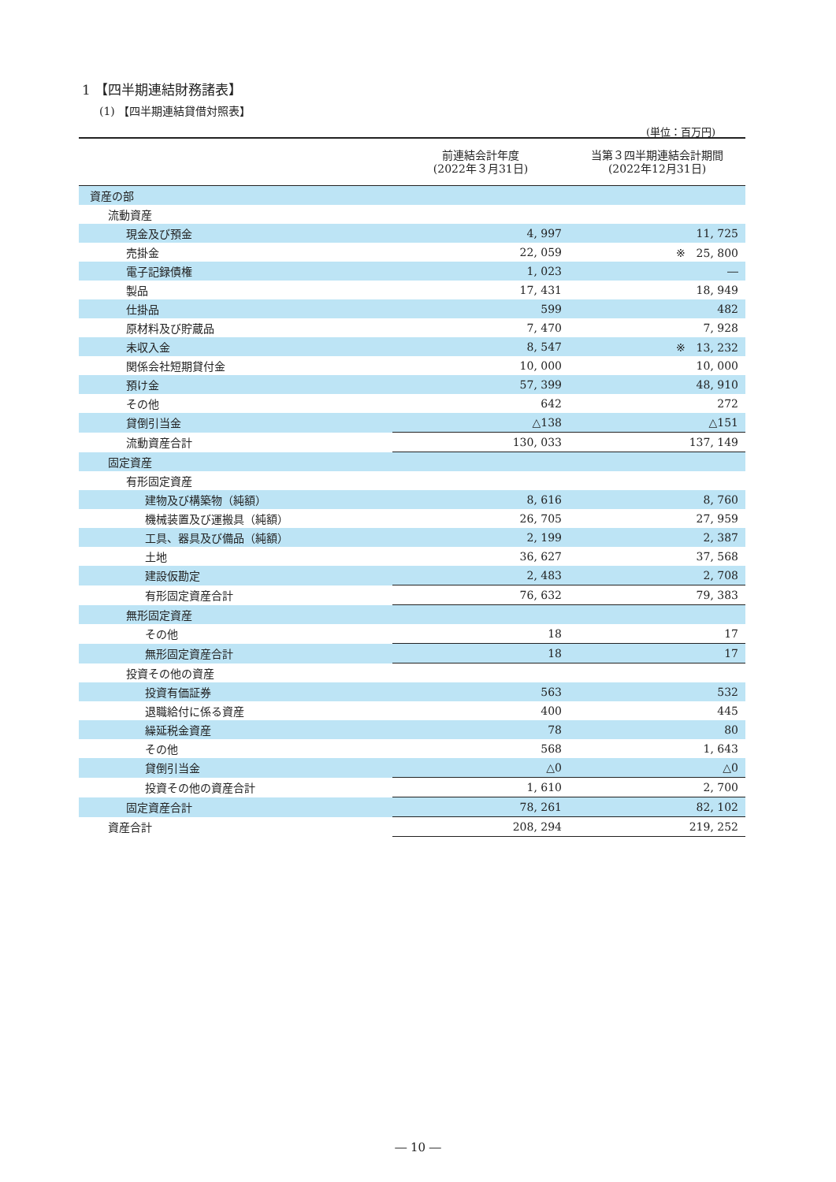1 【四半期連結財務諸表】
(1) 【四半期連結貸借対照表】
(単位：百万円)
| | 前連結会計年度 (2022年３月31日) | 当第３四半期連結会計期間 (2022年12月31日) |
| --- | --- | --- |
| 資産の部 | | |
| 流動資産 | | |
| 現金及び預金 | 4, 997 | 11, 725 |
| 売掛金 | 22, 059 | ※ 25, 800 |
| 電子記録債権 | 1, 023 | ― |
| 製品 | 17, 431 | 18, 949 |
| 仕掛品 | 599 | 482 |
| 原材料及び貯蔵品 | 7, 470 | 7, 928 |
| 未収入金 | 8, 547 | ※ 13, 232 |
| 関係会社短期貸付金 | 10, 000 | 10, 000 |
| 預け金 | 57, 399 | 48, 910 |
| その他 | 642 | 272 |
| 貸倒引当金 | △138 | △151 |
| 流動資産合計 | 130, 033 | 137, 149 |
| 固定資産 | | |
| 有形固定資産 | | |
| 建物及び構築物（純額） | 8, 616 | 8, 760 |
| 機械装置及び運搬具（純額） | 26, 705 | 27, 959 |
| 工具、器具及び備品（純額） | 2, 199 | 2, 387 |
| 土地 | 36, 627 | 37, 568 |
| 建設仮勘定 | 2, 483 | 2, 708 |
| 有形固定資産合計 | 76, 632 | 79, 383 |
| 無形固定資産 | | |
| その他 | 18 | 17 |
| 無形固定資産合計 | 18 | 17 |
| 投資その他の資産 | | |
| 投資有価証券 | 563 | 532 |
| 退職給付に係る資産 | 400 | 445 |
| 繰延税金資産 | 78 | 80 |
| その他 | 568 | 1, 643 |
| 貸倒引当金 | △0 | △0 |
| 投資その他の資産合計 | 1, 610 | 2, 700 |
| 固定資産合計 | 78, 261 | 82, 102 |
| 資産合計 | 208, 294 | 219, 252 |
― 10 ―